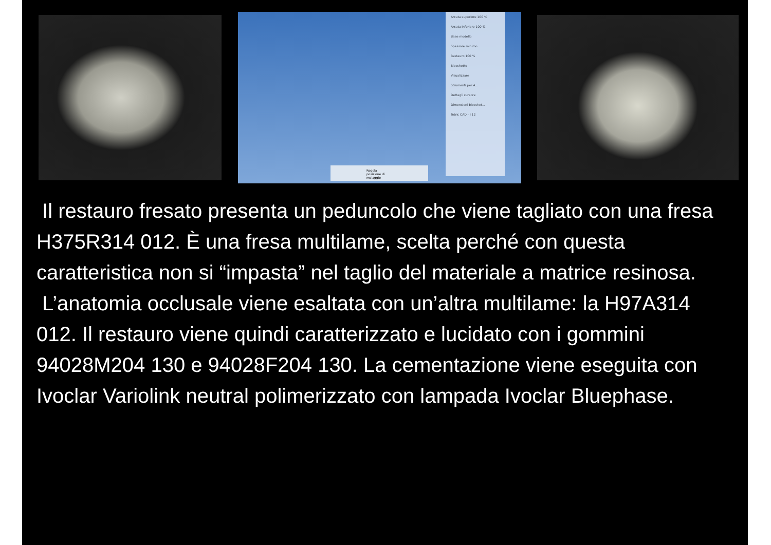Arcata superiore 100 %
Arcata inferiore 100 %
Base modello
Spessore minimo
Restauro 100 %
Blocchetto
Visualizzare
Strumenti per A...
Dettagli cursore
Dimensioni blocchet...
Tetric CAD - I 12
Regola posizione di molaggio
Il restauro fresato presenta un peduncolo che viene tagliato con una fresa H375R314 012. È una fresa multilame, scelta perché con questa caratteristica non si “impasta” nel taglio del materiale a matrice resinosa.
L’anatomia occlusale viene esaltata con un’altra multilame: la H97A314 012. Il restauro viene quindi caratterizzato e lucidato con i gommini 94028M204 130 e 94028F204 130. La cementazione viene eseguita con Ivoclar Variolink neutral polimerizzato con lampada Ivoclar Bluephase.